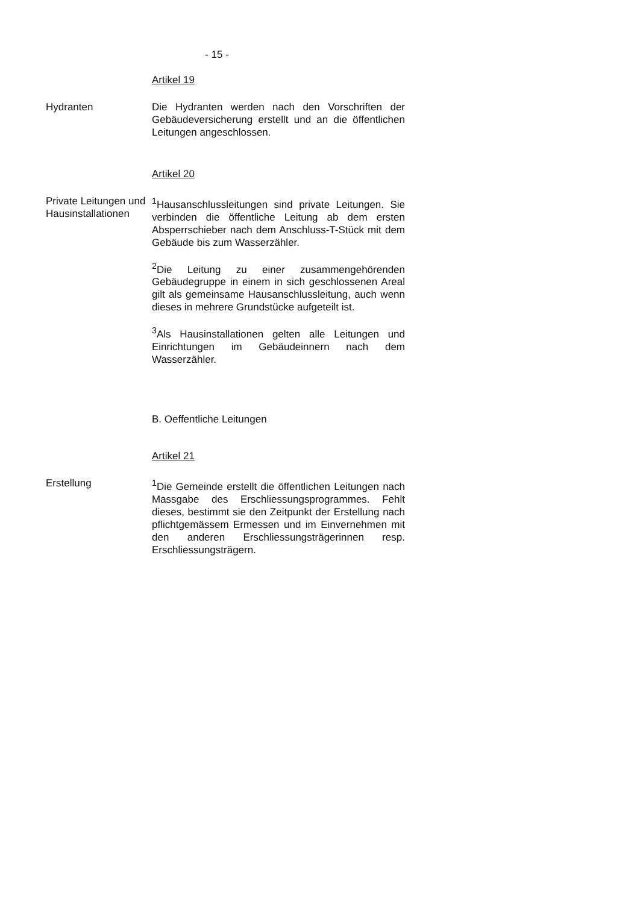- 15 -
Artikel 19
Hydranten Die Hydranten werden nach den Vorschriften der Gebäudeversicherung erstellt und an die öffentlichen Leitungen angeschlossen.
Artikel 20
Private Leitungen und Hausinstallationen
<sup>1</sup> Hausanschlussleitungen sind private Leitungen. Sie verbinden die öffentliche Leitung ab dem ersten Absperrschieber nach dem Anschluss-T-Stück mit dem Gebäude bis zum Wasserzähler.
<sup>2</sup> Die Leitung zu einer zusammengehörenden Gebäudegruppe in einem in sich geschlossenen Areal gilt als gemeinsame Hausanschlussleitung, auch wenn dieses in mehrere Grundstücke aufgeteilt ist.
<sup>3</sup> Als Hausinstallationen gelten alle Leitungen und Einrichtungen im Gebäudeinnern nach dem Wasserzähler.
B. Oeffentliche Leitungen
Artikel 21
Erstellung <sup>1</sup> Die Gemeinde erstellt die öffentlichen Leitungen nach Massgabe des Erschliessungsprogrammes. Fehlt dieses, bestimmt sie den Zeitpunkt der Erstellung nach pflichtgemässem Ermessen und im Einvernehmen mit den anderen Erschliessungsträgerinnen resp. Erschliessungsträgern.